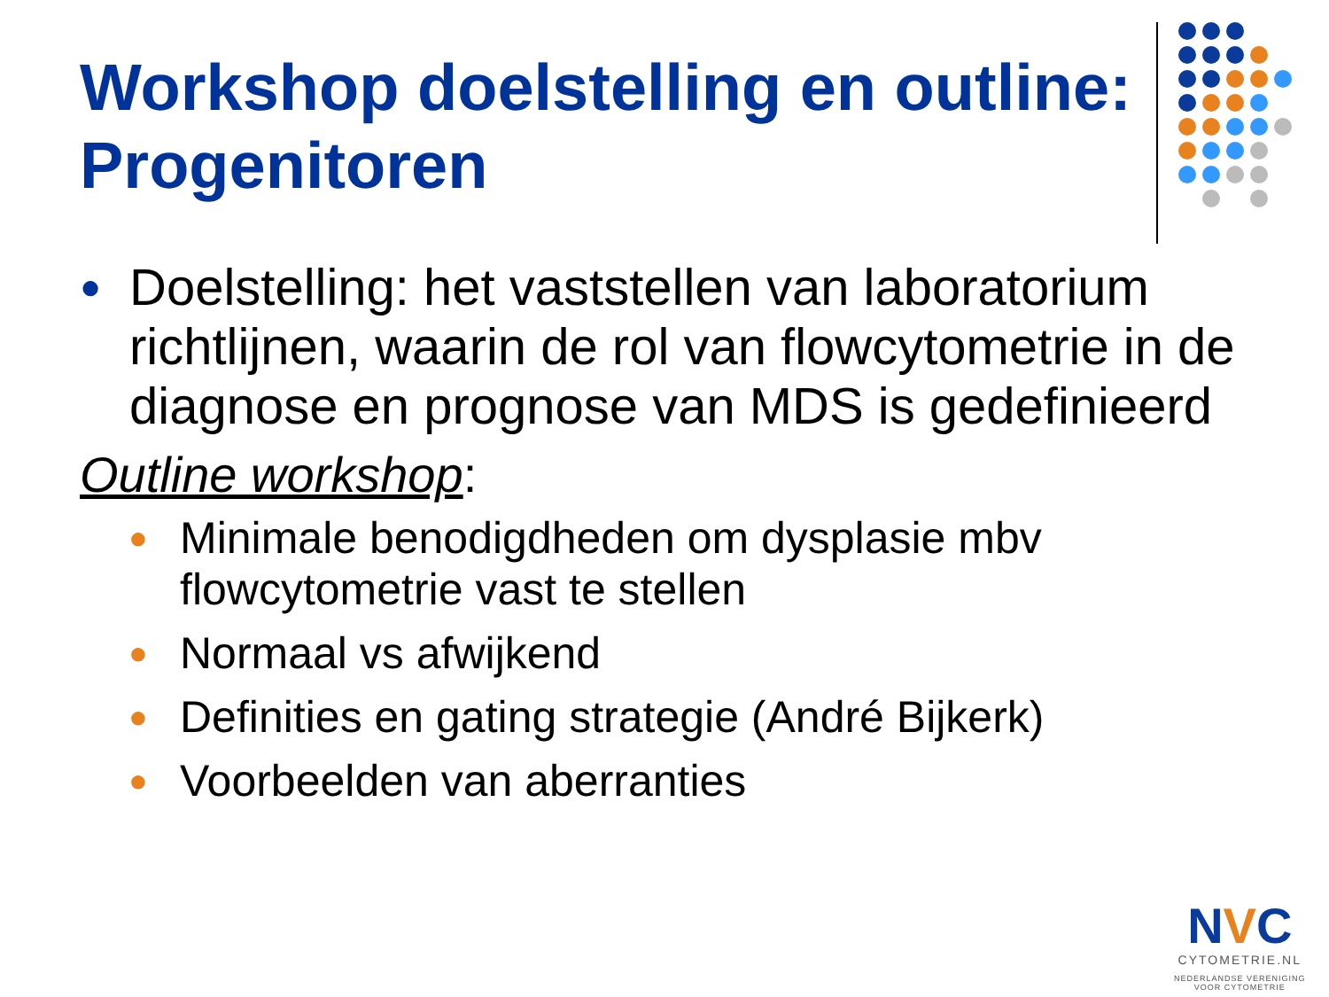Workshop doelstelling en outline:
Progenitoren
● Doelstelling: het vaststellen van laboratorium richtlijnen, waarin de rol van flowcytometrie in de diagnose en prognose van MDS is gedefinieerd
Outline workshop:
● Minimale benodigdheden om dysplasie mbv flowcytometrie vast te stellen
● Normaal vs afwijkend
● Definities en gating strategie (André Bijkerk)
● Voorbeelden van aberranties
NVC
CYTOMETRIE.NL
NEDERLANDSE VERENIGING
VOOR CYTOMETRIE